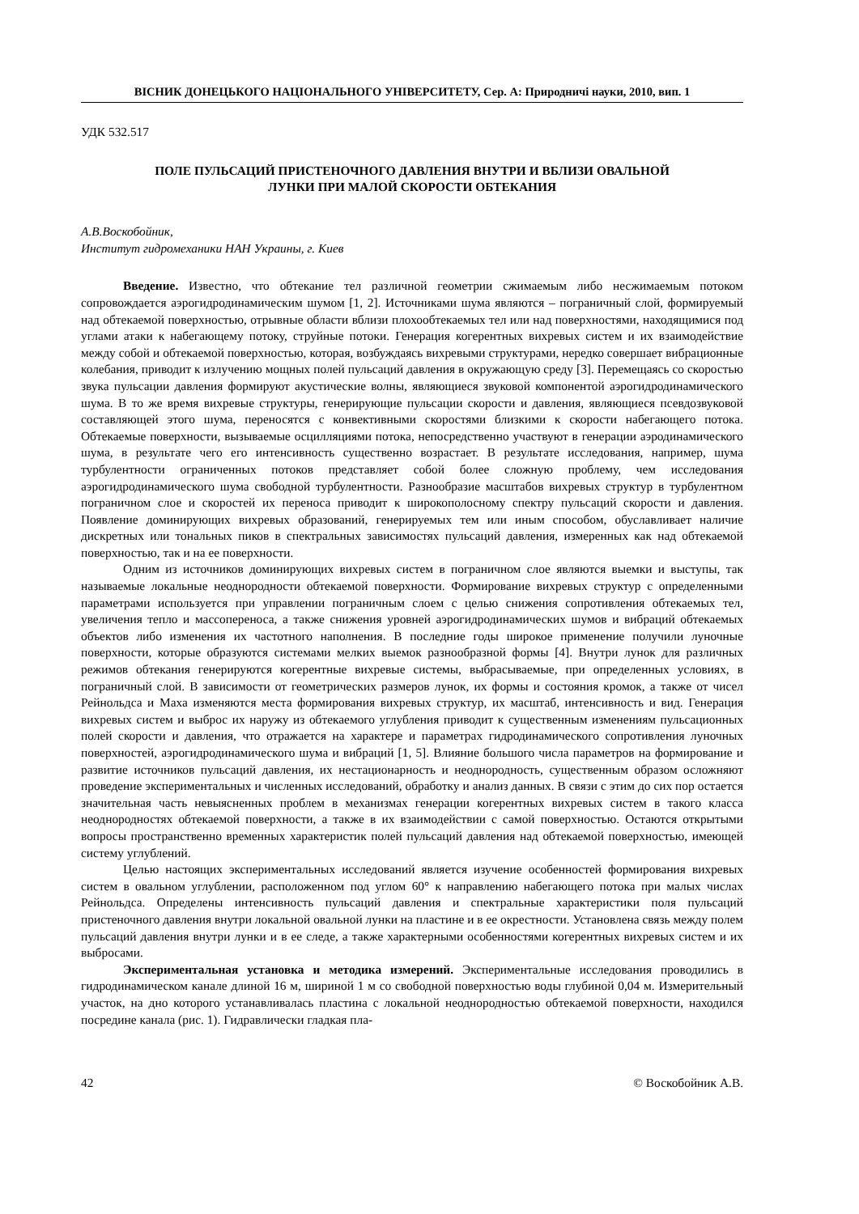ВІСНИК ДОНЕЦЬКОГО НАЦІОНАЛЬНОГО УНІВЕРСИТЕТУ, Сер. А: Природничі науки, 2010, вип. 1
УДК 532.517
ПОЛЕ ПУЛЬСАЦИЙ ПРИСТЕНОЧНОГО ДАВЛЕНИЯ ВНУТРИ И ВБЛИЗИ ОВАЛЬНОЙ
ЛУНКИ ПРИ МАЛОЙ СКОРОСТИ ОБТЕКАНИЯ
А.В.Воскобойник,
Институт гидромеханики НАН Украины, г. Киев
Введение. Известно, что обтекание тел различной геометрии сжимаемым либо несжимаемым потоком сопровождается аэрогидродинамическим шумом [1, 2]. Источниками шума являются – пограничный слой, формируемый над обтекаемой поверхностью, отрывные области вблизи плохообтекаемых тел или над поверхностями, находящимися под углами атаки к набегающему потоку, струйные потоки. Генерация когерентных вихревых систем и их взаимодействие между собой и обтекаемой поверхностью, которая, возбуждаясь вихревыми структурами, нередко совершает вибрационные колебания, приводит к излучению мощных полей пульсаций давления в окружающую среду [3]. Перемещаясь со скоростью звука пульсации давления формируют акустические волны, являющиеся звуковой компонентой аэрогидродинамического шума. В то же время вихревые структуры, генерирующие пульсации скорости и давления, являющиеся псевдозвуковой составляющей этого шума, переносятся с конвективными скоростями близкими к скорости набегающего потока. Обтекаемые поверхности, вызываемые осцилляциями потока, непосредственно участвуют в генерации аэродинамического шума, в результате чего его интенсивность существенно возрастает. В результате исследования, например, шума турбулентности ограниченных потоков представляет собой более сложную проблему, чем исследования аэрогидродинамического шума свободной турбулентности. Разнообразие масштабов вихревых структур в турбулентном пограничном слое и скоростей их переноса приводит к широкополосному спектру пульсаций скорости и давления. Появление доминирующих вихревых образований, генерируемых тем или иным способом, обуславливает наличие дискретных или тональных пиков в спектральных зависимостях пульсаций давления, измеренных как над обтекаемой поверхностью, так и на ее поверхности.
Одним из источников доминирующих вихревых систем в пограничном слое являются выемки и выступы, так называемые локальные неоднородности обтекаемой поверхности. Формирование вихревых структур с определенными параметрами используется при управлении пограничным слоем с целью снижения сопротивления обтекаемых тел, увеличения тепло и массопереноса, а также снижения уровней аэрогидродинамических шумов и вибраций обтекаемых объектов либо изменения их частотного наполнения. В последние годы широкое применение получили луночные поверхности, которые образуются системами мелких выемок разнообразной формы [4]. Внутри лунок для различных режимов обтекания генерируются когерентные вихревые системы, выбрасываемые, при определенных условиях, в пограничный слой. В зависимости от геометрических размеров лунок, их формы и состояния кромок, а также от чисел Рейнольдса и Маха изменяются места формирования вихревых структур, их масштаб, интенсивность и вид. Генерация вихревых систем и выброс их наружу из обтекаемого углубления приводит к существенным изменениям пульсационных полей скорости и давления, что отражается на характере и параметрах гидродинамического сопротивления луночных поверхностей, аэрогидродинамического шума и вибраций [1, 5]. Влияние большого числа параметров на формирование и развитие источников пульсаций давления, их нестационарность и неоднородность, существенным образом осложняют проведение экспериментальных и численных исследований, обработку и анализ данных. В связи с этим до сих пор остается значительная часть невыясненных проблем в механизмах генерации когерентных вихревых систем в такого класса неоднородностях обтекаемой поверхности, а также в их взаимодействии с самой поверхностью. Остаются открытыми вопросы пространственно временных характеристик полей пульсаций давления над обтекаемой поверхностью, имеющей систему углублений.
Целью настоящих экспериментальных исследований является изучение особенностей формирования вихревых систем в овальном углублении, расположенном под углом 60° к направлению набегающего потока при малых числах Рейнольдса. Определены интенсивность пульсаций давления и спектральные характеристики поля пульсаций пристеночного давления внутри локальной овальной лунки на пластине и в ее окрестности. Установлена связь между полем пульсаций давления внутри лунки и в ее следе, а также характерными особенностями когерентных вихревых систем и их выбросами.
Экспериментальная установка и методика измерений. Экспериментальные исследования проводились в гидродинамическом канале длиной 16 м, шириной 1 м со свободной поверхностью воды глубиной 0,04 м. Измерительный участок, на дно которого устанавливалась пластина с локальной неоднородностью обтекаемой поверхности, находился посредине канала (рис. 1). Гидравлически гладкая пла-
42 © Воскобойник А.В.